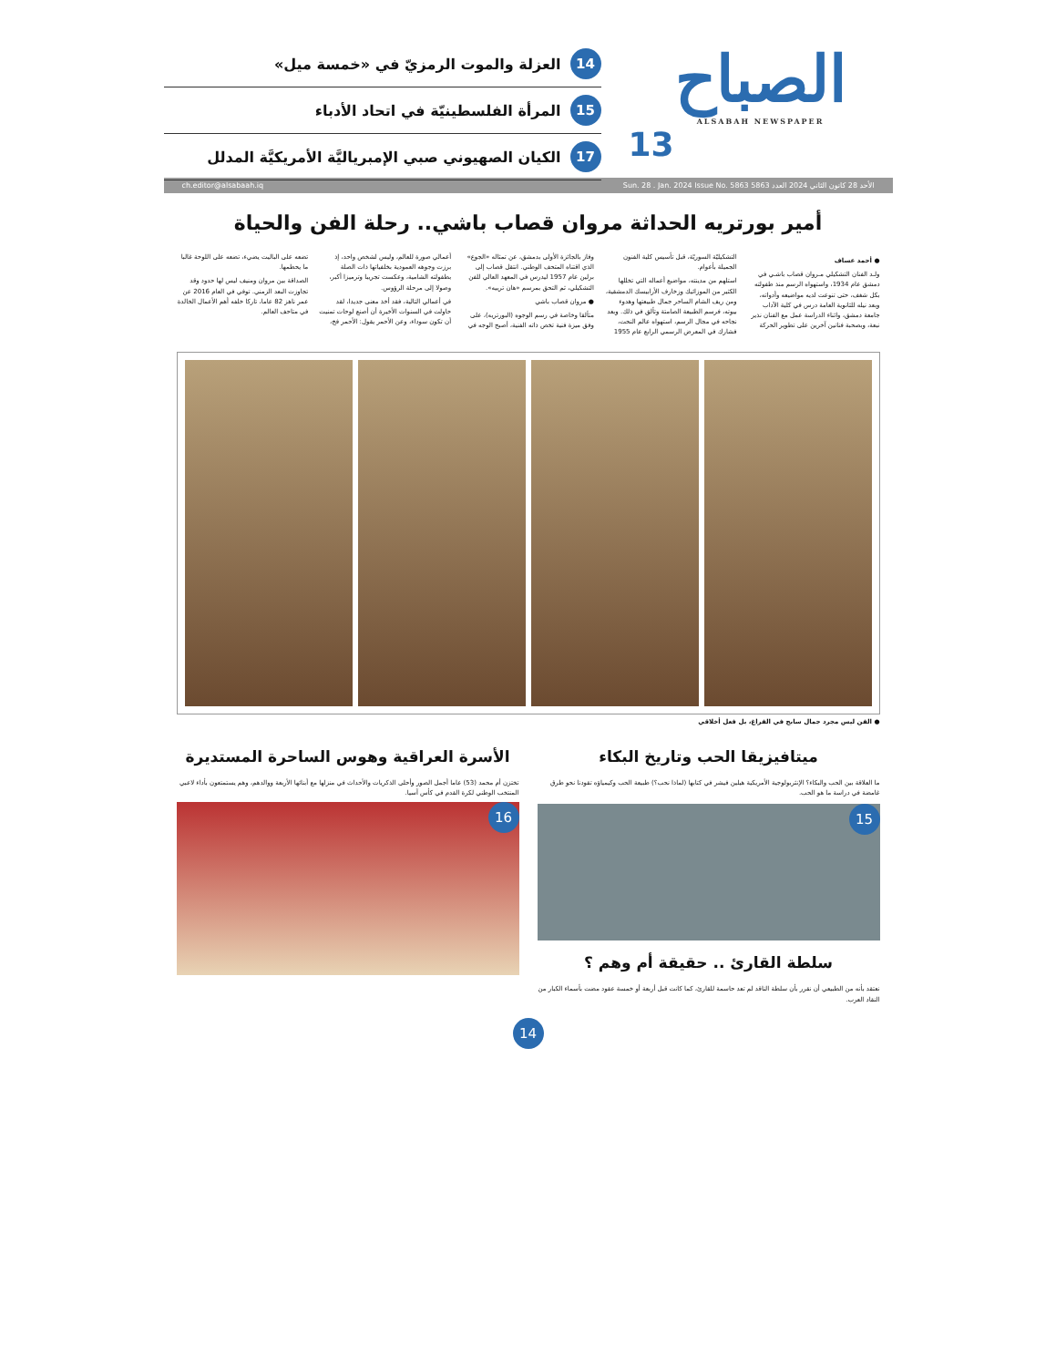الصباح
ALSABAH NEWSPAPER
13
14 العزلة والموت الرمزيّ في «خمسة ميل»
15 المرأة الفلسطينيّة في اتحاد الأدباء
17 الكيان الصهيوني صبي الإمبرياليَّة الأمريكيَّة المدلل
الأحد 28 كانون الثاني 2024 العدد 5863 Sun. 28 . Jan. 2024 Issue No. 5863 ch.editor@alsabaah.iq
أمير بورتريه الحداثة مروان قصاب باشي.. رحلة الفن والحياة
● أحمد عساف
ولـد الفنان التشكيلي مـروان قصاب باشـي في دمشق عام 1934، واستهواه الرسم منذ طفولته بكل شغف، حتى تنوعت لديه مواضيعه وأدواته، وبعد نيله للثانوية العامة درس في كلية الآداب جامعة دمشق، واثناء الدراسة عمل مع الفنان نذير نبعة، وبصحبة فنانين آخرين على تطوير الحركة التشكيليّة السوريّة، قبل تأسيس كلية الفنون الجميلة بأعوام.
استلهم من مدينته، مواضيع أعماله التي تخللها الكثير من الموزائيك وزخارف الأرابيسك الدمشقية، ومن ريف الشام الساحر جمال طبيعتها وهدوء بيوته، فرسم الطبيعة الصامتة وتألق في ذلك. وبعد نجاحه في مجال الرسم، استهواه عالم النحت، فشارك في المعرض الرسمي الرابع عام 1955 وفاز بالجائزة الأولى بدمشق، عن تمثاله «الجوع» الذي اقتناه المتحف الوطني. انتقل قصاب إلى برلين عام 1957 ليدرس في المعهد العالي للفن التشكيلي، ثم التحق بمرسم «هان ترييه».
● مروان قصاب باشي
متألقا وخاصة في رسم الوجوه (البورتريه)، على وفق ميزة فنية تخص ذاته الفنية، أصبح الوجه في أعمالي صورة للعالم، وليس لشخص واحد، إذ برزت وجوهه العمودية بخلفياتها ذات الصلة بطفولته الشامية، وعكست تجريبا وترميزا أكبر، وصولا إلى مرحلة الرؤوس.
في أعمالي التالية، فقد أخذ معنى جديدا، لقد حاولت في السنوات الأخيرة أن أصنع لوحات تمنيت أن تكون سوداء، وعن الأحمر يقول: الأحمر فخ، تضعه على الباليت يضيء، تضعه على اللوحة غالبا ما يحطمها.
الصداقة بين مروان ومنيف ليس لها حدود وقد تجاوزت البعد الزمني. توفي في العام 2016 عن عمر ناهز 82 عاما، تاركا خلفه أهم الأعمال الخالدة في متاحف العالم.
● الفن ليس مجرد جمال سابح في الفراغ، بل فعل أخلاقي
ميتافيزيقا الحب وتاريخ البكاء
ما العلاقة بين الحب والبكاء؟ الإنثربولوجية الأمريكية هيلين فيشر في كتابها (لماذا نحب؟) طبيعة الحب وكيمياؤه تقودنا نحو طرق غامضة في دراسة ما هو الحب.
15
سلطة القارئ .. حقيقة أم وهم ؟
نعتقد بأنه من الطبيعي أن نقرر بأن سلطة الناقد لم تعد حاسمة للقارئ، كما كانت قبل أربعة أو خمسة عقود مضت بأسماء الكبار من النقاد العرب.
الأسرة العراقية وهوس الساحرة المستديرة
تختزن أم محمد (53) عاما أجمل الصور وأحلى الذكريات والأحداث في منزلها مع أبنائها الأربعة ووالدهم، وهم يستمتعون بأداء لاعبي المنتخب الوطني لكرة القدم في كأس آسيا.
16
14